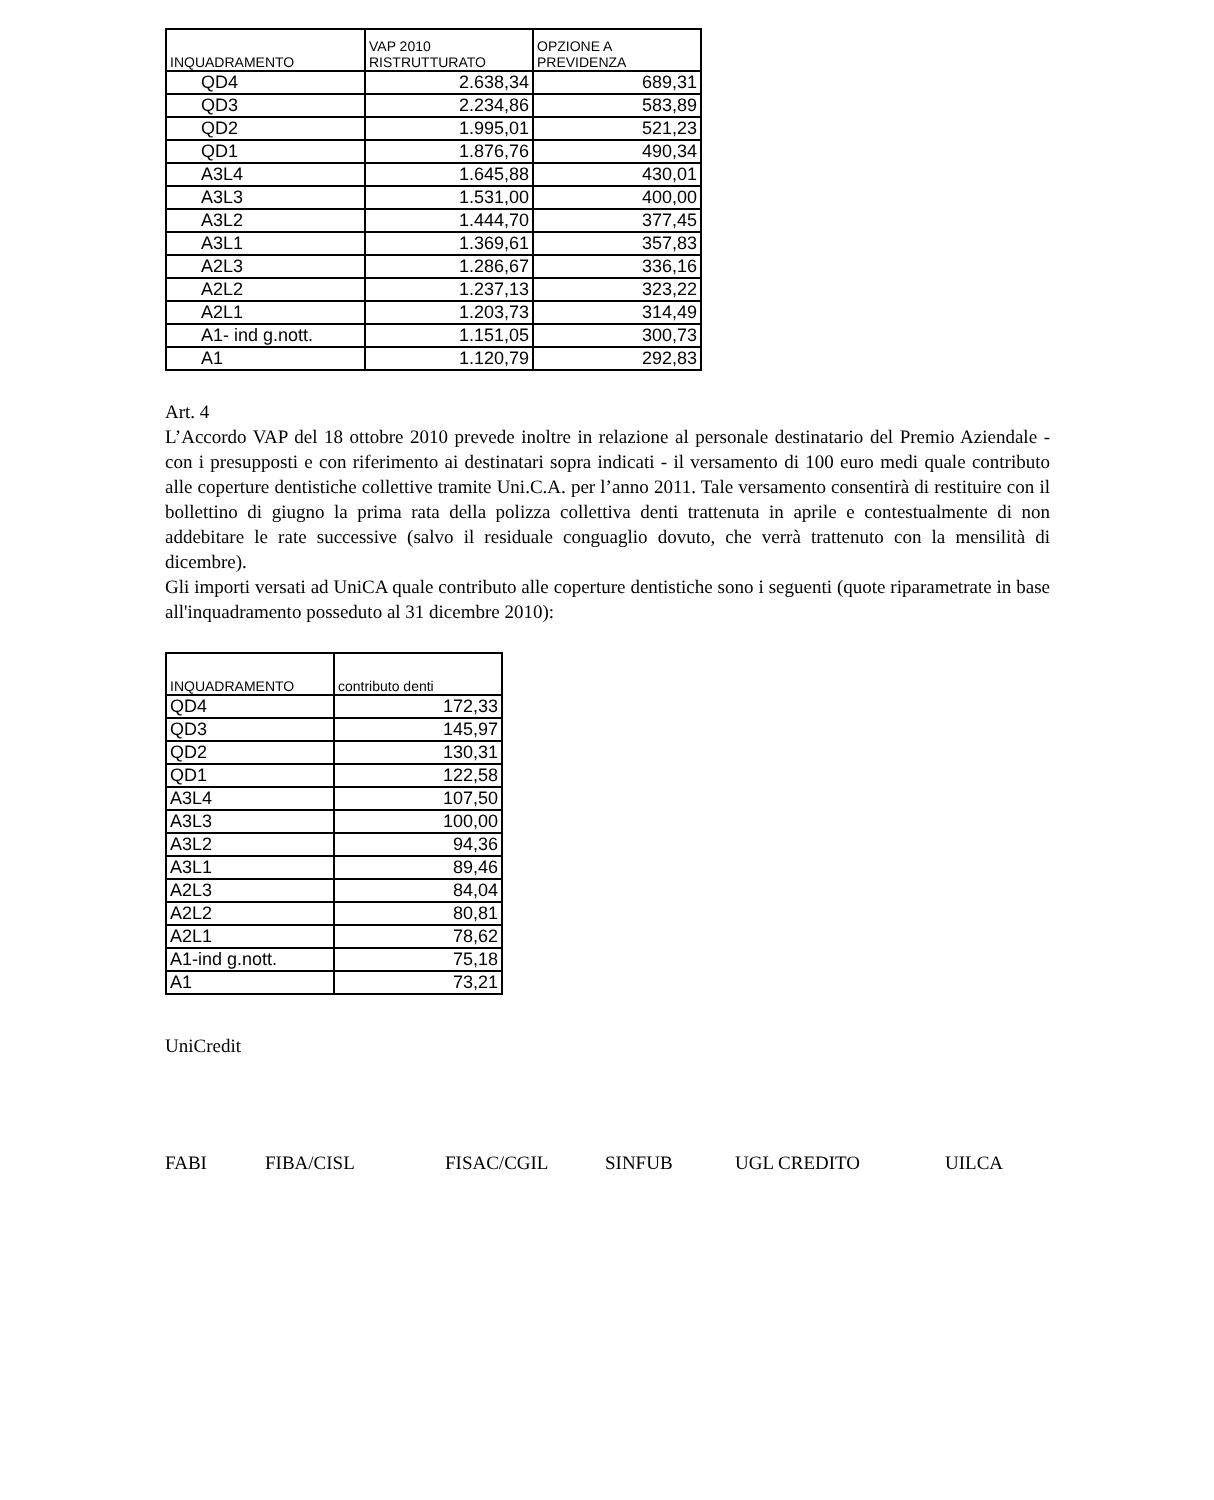| INQUADRAMENTO | VAP 2010 RISTRUTTURATO | OPZIONE A PREVIDENZA |
| --- | --- | --- |
| QD4 | 2.638,34 | 689,31 |
| QD3 | 2.234,86 | 583,89 |
| QD2 | 1.995,01 | 521,23 |
| QD1 | 1.876,76 | 490,34 |
| A3L4 | 1.645,88 | 430,01 |
| A3L3 | 1.531,00 | 400,00 |
| A3L2 | 1.444,70 | 377,45 |
| A3L1 | 1.369,61 | 357,83 |
| A2L3 | 1.286,67 | 336,16 |
| A2L2 | 1.237,13 | 323,22 |
| A2L1 | 1.203,73 | 314,49 |
| A1- ind g.nott. | 1.151,05 | 300,73 |
| A1 | 1.120,79 | 292,83 |
Art. 4
L’Accordo VAP del 18 ottobre 2010 prevede inoltre in relazione al personale destinatario del Premio Aziendale - con i presupposti e con riferimento ai destinatari sopra indicati - il versamento di 100 euro medi quale contributo alle coperture dentistiche collettive tramite Uni.C.A. per l’anno 2011. Tale versamento consentirà di restituire con il bollettino di giugno la prima rata della polizza collettiva denti trattenuta in aprile e contestualmente di non addebitare le rate successive (salvo il residuale conguaglio dovuto, che verrà trattenuto con la mensilità di dicembre).
Gli importi versati ad UniCA quale contributo alle coperture dentistiche sono i seguenti (quote riparametrate in base all'inquadramento posseduto al 31 dicembre 2010):
| INQUADRAMENTO | contributo denti |
| --- | --- |
| QD4 | 172,33 |
| QD3 | 145,97 |
| QD2 | 130,31 |
| QD1 | 122,58 |
| A3L4 | 107,50 |
| A3L3 | 100,00 |
| A3L2 | 94,36 |
| A3L1 | 89,46 |
| A2L3 | 84,04 |
| A2L2 | 80,81 |
| A2L1 | 78,62 |
| A1-ind g.nott. | 75,18 |
| A1 | 73,21 |
UniCredit
FABI FIBA/CISL FISAC/CGIL SINFUB UGL CREDITO UILCA